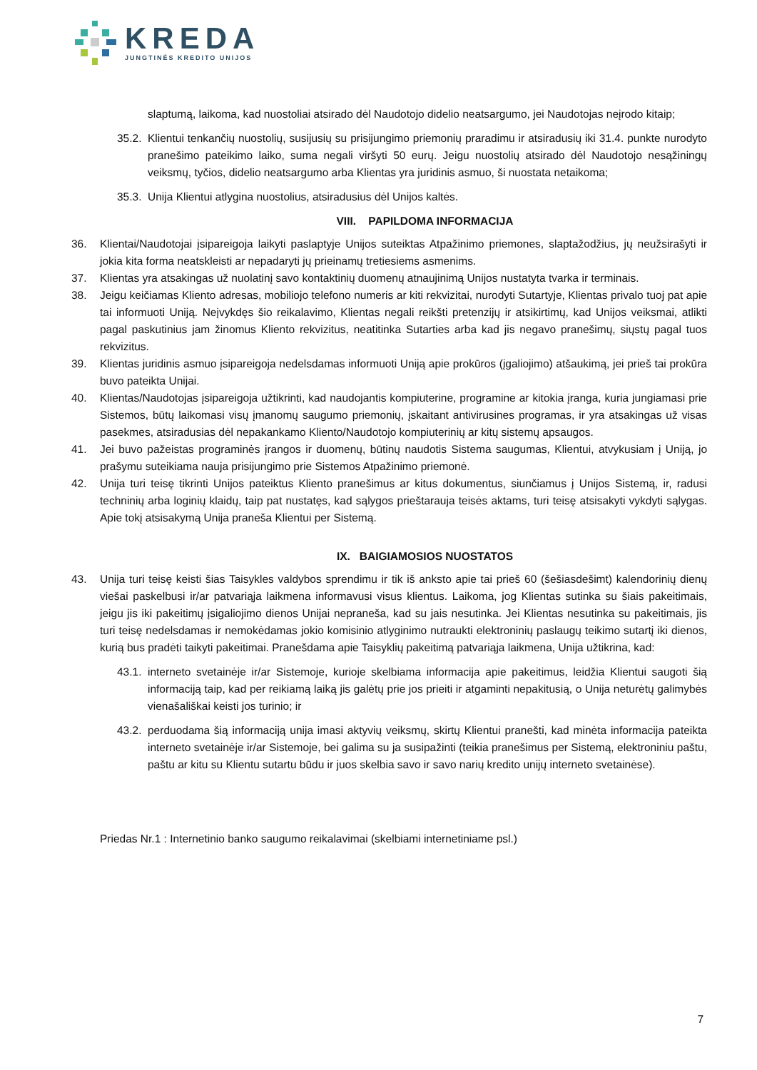KREDA
JUNGTINĖS KREDITO UNIJOS
slaptumą, laikoma, kad nuostoliai atsirado dėl Naudotojo didelio neatsargumo, jei Naudotojas neįrodo kitaip;
35.2. Klientui tenkančių nuostolių, susijusių su prisijungimo priemonių praradimu ir atsiradusių iki 31.4. punkte nurodyto pranešimo pateikimo laiko, suma negali viršyti 50 eurų. Jeigu nuostolių atsirado dėl Naudotojo nesąžiningų veiksmų, tyčios, didelio neatsargumo arba Klientas yra juridinis asmuo, ši nuostata netaikoma;
35.3. Unija Klientui atlygina nuostolius, atsiradusius dėl Unijos kaltės.
VIII. PAPILDOMA INFORMACIJA
36. Klientai/Naudotojai įsipareigoja laikyti paslaptyje Unijos suteiktas Atpažinimo priemones, slaptažodžius, jų neužsirašyti ir jokia kita forma neatskleisti ar nepadaryti jų prieinamų tretiesiems asmenims.
37. Klientas yra atsakingas už nuolatinį savo kontaktinių duomenų atnaujinimą Unijos nustatyta tvarka ir terminais.
38. Jeigu keičiamas Kliento adresas, mobiliojo telefono numeris ar kiti rekvizitai, nurodyti Sutartyje, Klientas privalo tuoj pat apie tai informuoti Uniją. Neįvykdęs šio reikalavimo, Klientas negali reikšti pretenzijų ir atsikirtimų, kad Unijos veiksmai, atlikti pagal paskutinius jam žinomus Kliento rekvizitus, neatitinka Sutarties arba kad jis negavo pranešimų, siųstų pagal tuos rekvizitus.
39. Klientas juridinis asmuo įsipareigoja nedelsdamas informuoti Uniją apie prokūros (įgaliojimo) atšaukimą, jei prieš tai prokūra buvo pateikta Unijai.
40. Klientas/Naudotojas įsipareigoja užtikrinti, kad naudojantis kompiuterine, programine ar kitokia įranga, kuria jungiamasi prie Sistemos, būtų laikomasi visų įmanomų saugumo priemonių, įskaitant antivirusines programas, ir yra atsakingas už visas pasekmes, atsiradusias dėl nepakankamo Kliento/Naudotojo kompiuterinių ar kitų sistemų apsaugos.
41. Jei buvo pažeistas programinės įrangos ir duomenų, būtinų naudotis Sistema saugumas, Klientui, atvykusiam į Uniją, jo prašymu suteikiama nauja prisijungimo prie Sistemos Atpažinimo priemonė.
42. Unija turi teisę tikrinti Unijos pateiktus Kliento pranešimus ar kitus dokumentus, siunčiamus į Unijos Sistemą, ir, radusi techninių arba loginių klaidų, taip pat nustatęs, kad sąlygos prieštarauja teisės aktams, turi teisę atsisakyti vykdyti sąlygas. Apie tokį atsisakymą Unija praneša Klientui per Sistemą.
IX. BAIGIAMOSIOS NUOSTATOS
43. Unija turi teisę keisti šias Taisykles valdybos sprendimu ir tik iš anksto apie tai prieš 60 (šešiasdešimt) kalendorinių dienų viešai paskelbusi ir/ar patvariąja laikmena informavusi visus klientus. Laikoma, jog Klientas sutinka su šiais pakeitimais, jeigu jis iki pakeitimų įsigaliojimo dienos Unijai nepraneša, kad su jais nesutinka. Jei Klientas nesutinka su pakeitimais, jis turi teisę nedelsdamas ir nemokėdamas jokio komisinio atlyginimo nutraukti elektroninių paslaugų teikimo sutartį iki dienos, kurią bus pradėti taikyti pakeitimai. Pranešdama apie Taisyklių pakeitimą patvariąja laikmena, Unija užtikrina, kad:
43.1. interneto svetainėje ir/ar Sistemoje, kurioje skelbiama informacija apie pakeitimus, leidžia Klientui saugoti šią informaciją taip, kad per reikiamą laiką jis galėtų prie jos prieiti ir atgaminti nepakitusią, o Unija neturėtų galimybės vienašališkai keisti jos turinio; ir
43.2. perduodama šią informaciją unija imasi aktyvių veiksmų, skirtų Klientui pranešti, kad minėta informacija pateikta interneto svetainėje ir/ar Sistemoje, bei galima su ja susipažinti (teikia pranešimus per Sistemą, elektroniniu paštu, paštu ar kitu su Klientu sutartu būdu ir juos skelbia savo ir savo narių kredito unijų interneto svetainėse).
Priedas Nr.1 : Internetinio banko saugumo reikalavimai (skelbiami internetiniame psl.)
7